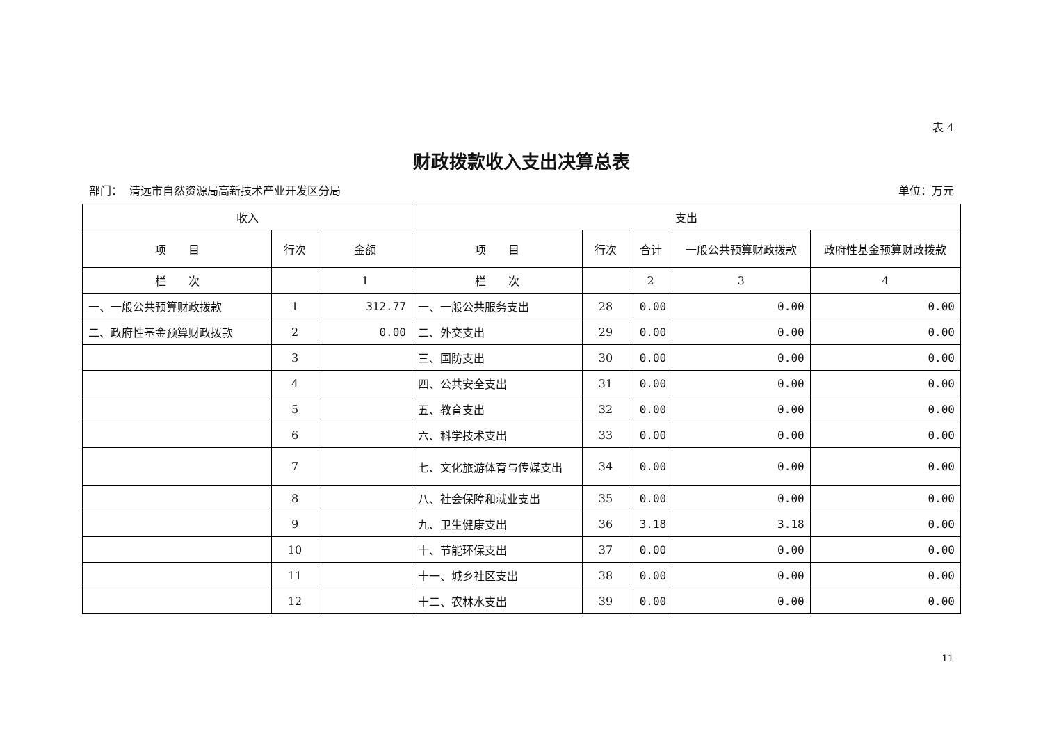表 4
财政拨款收入支出决算总表
部门： 清远市自然资源局高新技术产业开发区分局 单位：万元
| 收入 | | | 支出 | | | | |
| --- | --- | --- | --- | --- | --- | --- | --- |
| 项 目 | 行次 | 金额 | 项 目 | 行次 | 合计 | 一般公共预算财政拨款 | 政府性基金预算财政拨款 |
| 栏 次 | | 1 | 栏 次 | | 2 | 3 | 4 |
| 一、一般公共预算财政拨款 | 1 | 312.77 | 一、一般公共服务支出 | 28 | 0.00 | 0.00 | 0.00 |
| 二、政府性基金预算财政拨款 | 2 | 0.00 | 二、外交支出 | 29 | 0.00 | 0.00 | 0.00 |
| | 3 | | 三、国防支出 | 30 | 0.00 | 0.00 | 0.00 |
| | 4 | | 四、公共安全支出 | 31 | 0.00 | 0.00 | 0.00 |
| | 5 | | 五、教育支出 | 32 | 0.00 | 0.00 | 0.00 |
| | 6 | | 六、科学技术支出 | 33 | 0.00 | 0.00 | 0.00 |
| | 7 | | 七、文化旅游体育与传媒支出 | 34 | 0.00 | 0.00 | 0.00 |
| | 8 | | 八、社会保障和就业支出 | 35 | 0.00 | 0.00 | 0.00 |
| | 9 | | 九、卫生健康支出 | 36 | 3.18 | 3.18 | 0.00 |
| | 10 | | 十、节能环保支出 | 37 | 0.00 | 0.00 | 0.00 |
| | 11 | | 十一、城乡社区支出 | 38 | 0.00 | 0.00 | 0.00 |
| | 12 | | 十二、农林水支出 | 39 | 0.00 | 0.00 | 0.00 |
11